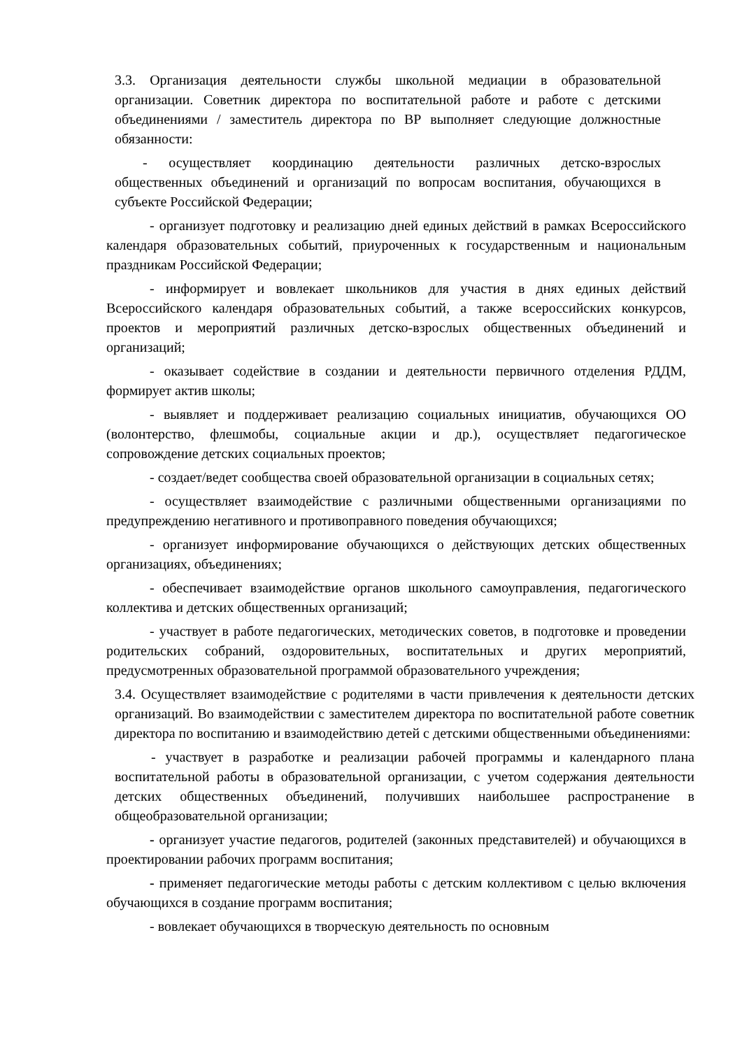3.3. Организация деятельности службы школьной медиации в образовательной организации. Советник директора по воспитательной работе и работе с детскими объединениями / заместитель директора по ВР выполняет следующие должностные обязанности:
- осуществляет координацию деятельности различных детско-взрослых общественных объединений и организаций по вопросам воспитания, обучающихся в субъекте Российской Федерации;
- организует подготовку и реализацию дней единых действий в рамках Всероссийского календаря образовательных событий, приуроченных к государственным и национальным праздникам Российской Федерации;
- информирует и вовлекает школьников для участия в днях единых действий Всероссийского календаря образовательных событий, а также всероссийских конкурсов, проектов и мероприятий различных детско-взрослых общественных объединений и организаций;
- оказывает содействие в создании и деятельности первичного отделения РДДМ, формирует актив школы;
- выявляет и поддерживает реализацию социальных инициатив, обучающихся ОО (волонтерство, флешмобы, социальные акции и др.), осуществляет педагогическое сопровождение детских социальных проектов;
- создает/ведет сообщества своей образовательной организации в социальных сетях;
- осуществляет взаимодействие с различными общественными организациями по предупреждению негативного и противоправного поведения обучающихся;
- организует информирование обучающихся о действующих детских общественных организациях, объединениях;
- обеспечивает взаимодействие органов школьного самоуправления, педагогического коллектива и детских общественных организаций;
- участвует в работе педагогических, методических советов, в подготовке и проведении родительских собраний, оздоровительных, воспитательных и других мероприятий, предусмотренных образовательной программой образовательного учреждения;
3.4. Осуществляет взаимодействие с родителями в части привлечения к деятельности детских организаций. Во взаимодействии с заместителем директора по воспитательной работе советник директора по воспитанию и взаимодействию детей с детскими общественными объединениями:
- участвует в разработке и реализации рабочей программы и календарного плана воспитательной работы в образовательной организации, с учетом содержания деятельности детских общественных объединений, получивших наибольшее распространение в общеобразовательной организации;
- организует участие педагогов, родителей (законных представителей) и обучающихся в проектировании рабочих программ воспитания;
- применяет педагогические методы работы с детским коллективом с целью включения обучающихся в создание программ воспитания;
- вовлекает обучающихся в творческую деятельность по основным